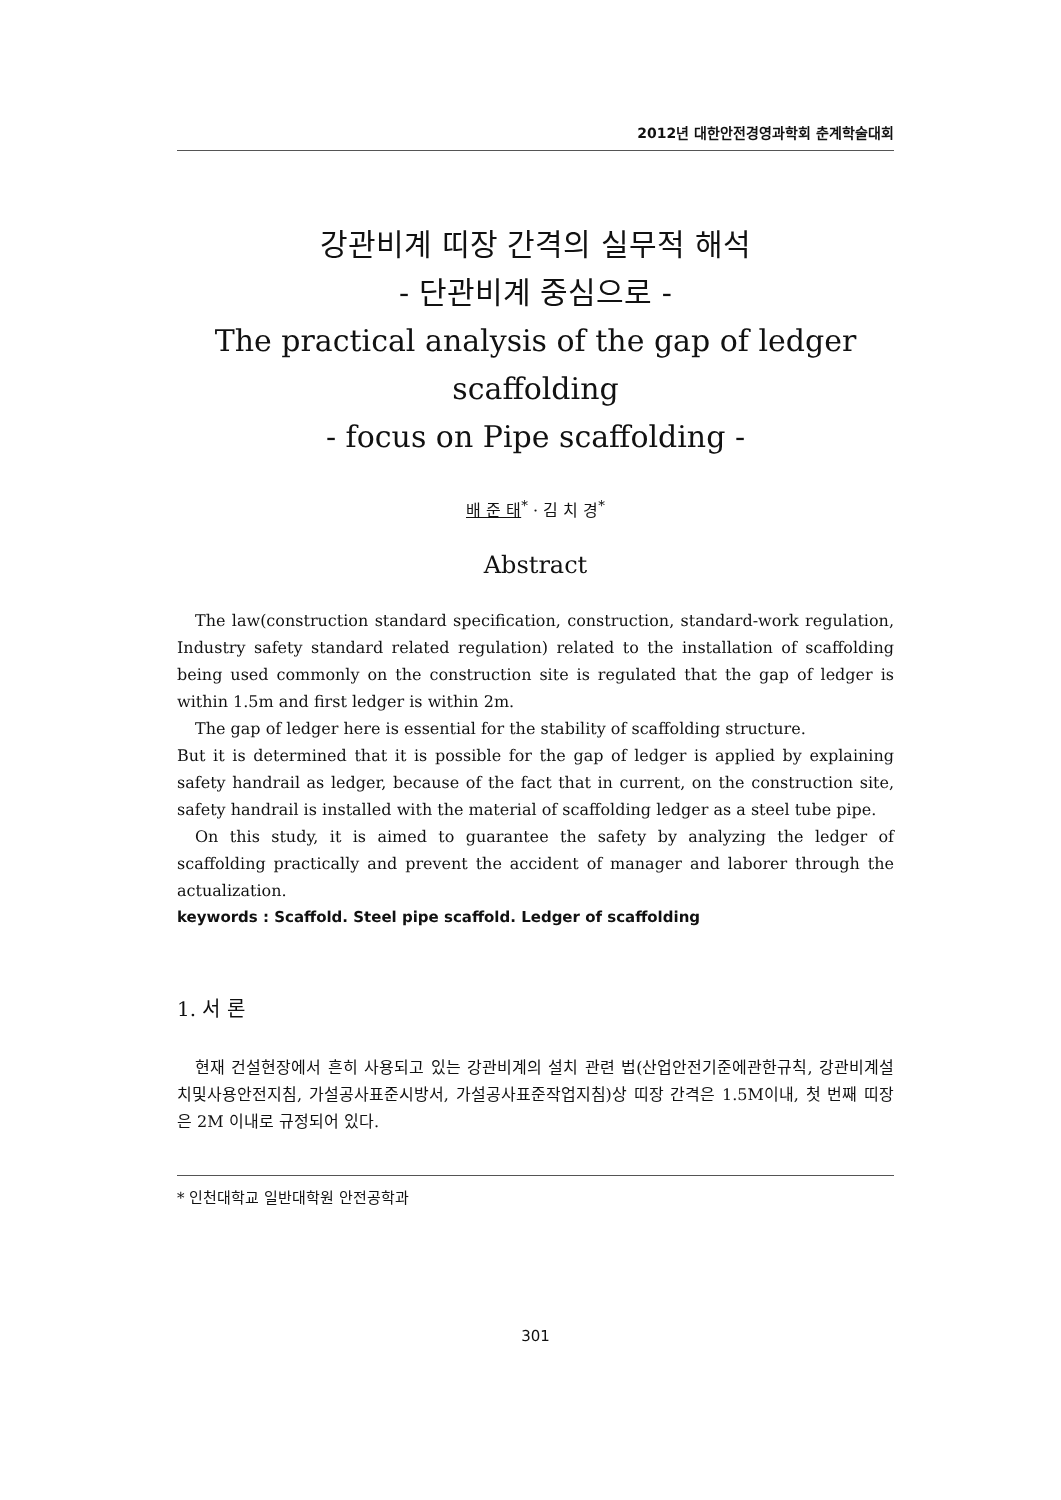2012년 대한안전경영과학회 춘계학술대회
강관비계 띠장 간격의 실무적 해석
- 단관비계 중심으로 -
The practical analysis of the gap of ledger scaffolding
- focus on Pipe scaffolding -
배 준 태<sup>*</sup> · 김 치 경<sup>*</sup>
Abstract
The law(construction standard specification, construction, standard-work regulation, Industry safety standard related regulation) related to the installation of scaffolding being used commonly on the construction site is regulated that the gap of ledger is within 1.5m and first ledger is within 2m.
The gap of ledger here is essential for the stability of scaffolding structure.
But it is determined that it is possible for the gap of ledger is applied by explaining safety handrail as ledger, because of the fact that in current, on the construction site, safety handrail is installed with the material of scaffolding ledger as a steel tube pipe.
On this study, it is aimed to guarantee the safety by analyzing the ledger of scaffolding practically and prevent the accident of manager and laborer through the actualization.
keywords : Scaffold. Steel pipe scaffold. Ledger of scaffolding
1. 서 론
현재 건설현장에서 흔히 사용되고 있는 강관비계의 설치 관련 법(산업안전기준에관한규칙, 강관비계설치및사용안전지침, 가설공사표준시방서, 가설공사표준작업지침)상 띠장 간격은 1.5M이내, 첫 번째 띠장은 2M 이내로 규정되어 있다.
* 인천대학교 일반대학원 안전공학과
301